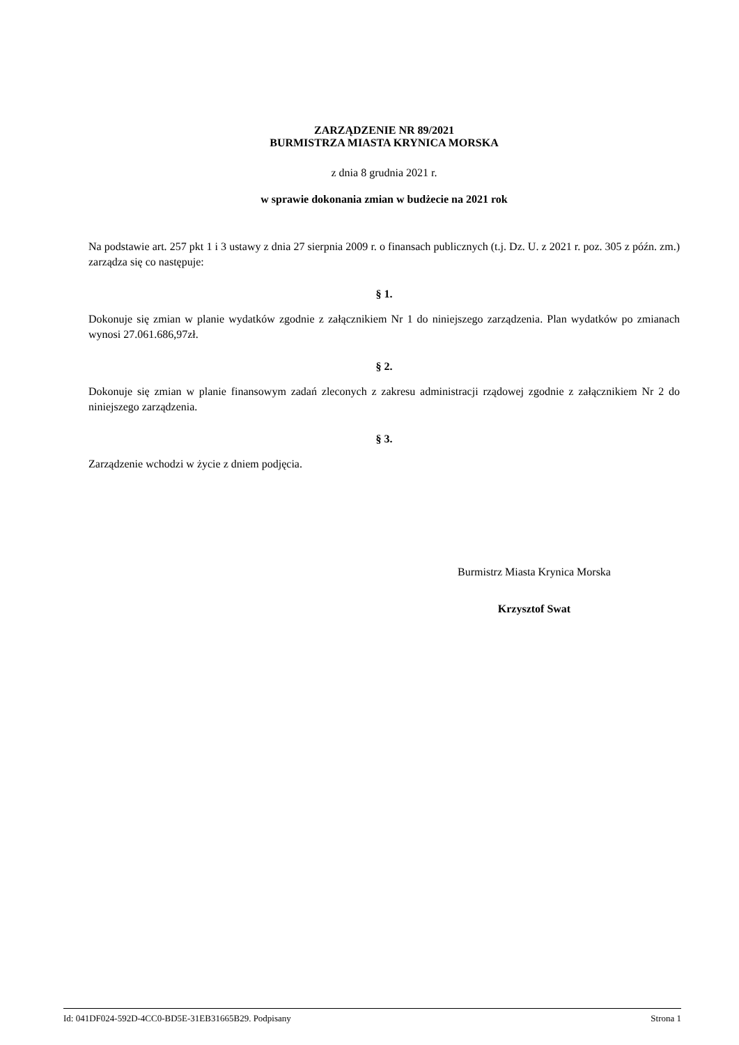ZARZĄDZENIE NR 89/2021
BURMISTRZA MIASTA KRYNICA MORSKA
z dnia 8 grudnia 2021 r.
w sprawie dokonania zmian w budżecie na 2021 rok
Na podstawie art. 257 pkt 1 i 3 ustawy z dnia 27 sierpnia 2009 r. o finansach publicznych (t.j. Dz. U. z 2021 r. poz. 305 z późn. zm.) zarządza się co następuje:
§ 1.
Dokonuje się zmian w planie wydatków zgodnie z załącznikiem Nr 1 do niniejszego zarządzenia. Plan wydatków po zmianach wynosi 27.061.686,97zł.
§ 2.
Dokonuje się zmian w planie finansowym zadań zleconych z zakresu administracji rządowej zgodnie z załącznikiem Nr 2 do niniejszego zarządzenia.
§ 3.
Zarządzenie wchodzi w życie z dniem podjęcia.
Burmistrz Miasta Krynica Morska
Krzysztof Swat
Id: 041DF024-592D-4CC0-BD5E-31EB31665B29. Podpisany Strona 1